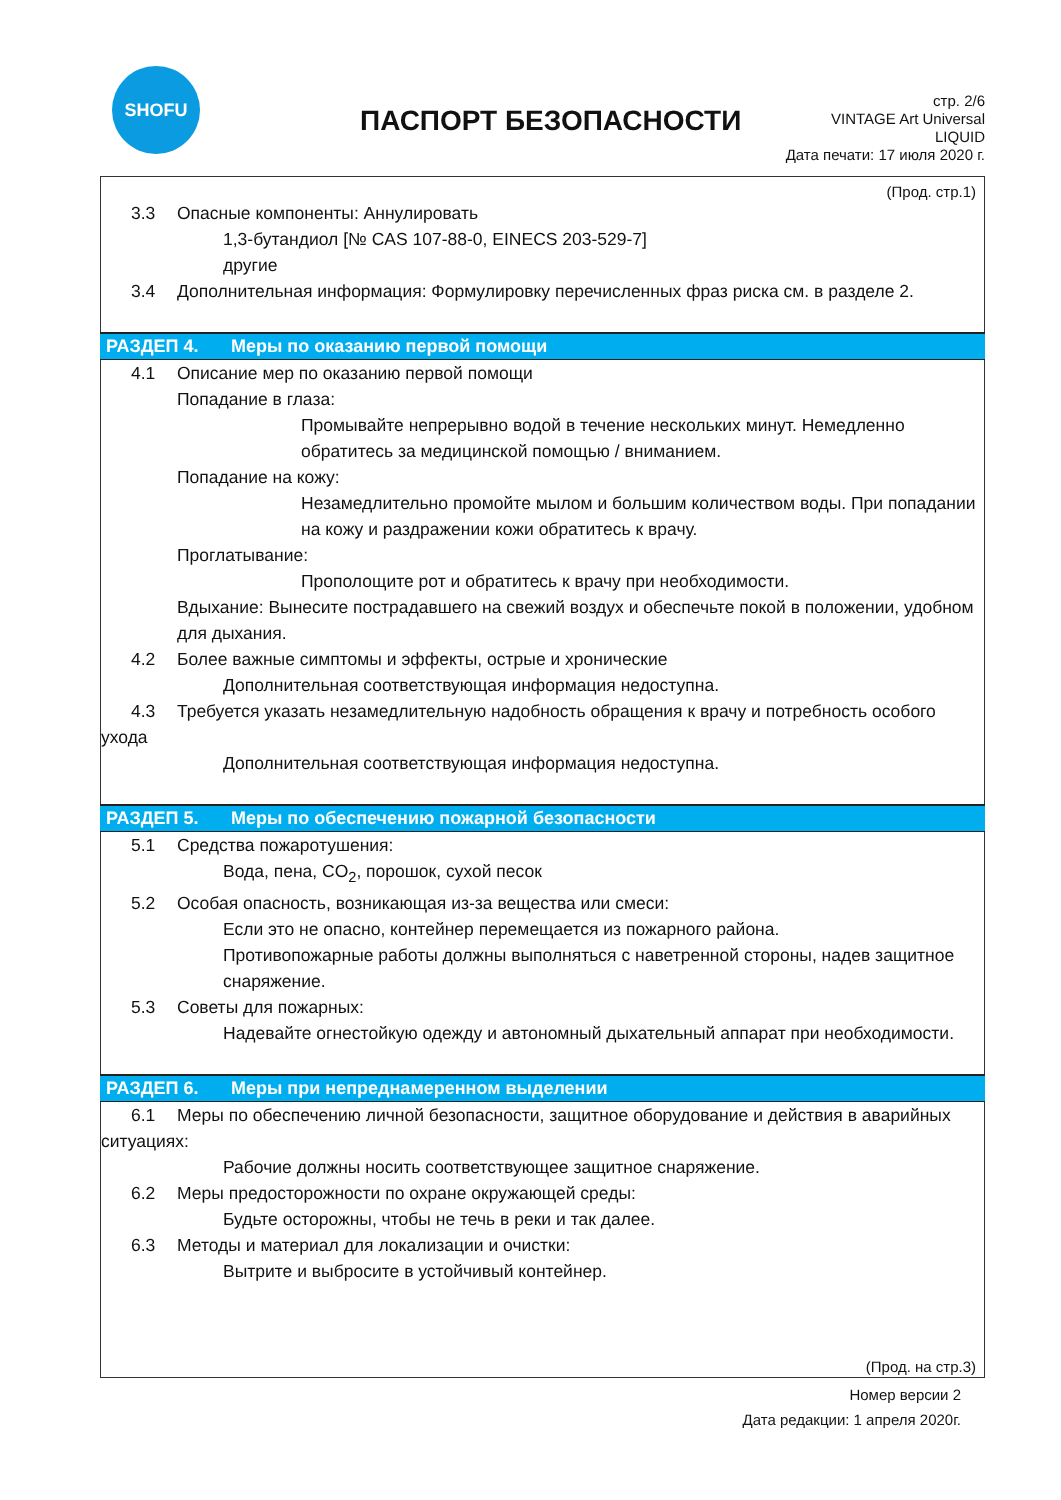SHOFU
ПАСПОРТ БЕЗОПАСНОСТИ
стр. 2/6
VINTAGE Art Universal
LIQUID
Дата печати: 17 июля 2020 г.
(Прод. стр.1)
3.3 Опасные компоненты: Аннулировать
1,3-бутандиол [№ CAS 107-88-0, EINECS 203-529-7]
другие
3.4 Дополнительная информация: Формулировку перечисленных фраз риска см. в разделе 2.
РАЗДЕП 4. Меры по оказанию первой помощи
4.1 Описание мер по оказанию первой помощи
Попадание в глаза:
Промывайте непрерывно водой в течение нескольких минут. Немедленно обратитесь за медицинской помощью / вниманием.
Попадание на кожу:
Незамедлительно промойте мылом и большим количеством воды. При попадании на кожу и раздражении кожи обратитесь к врачу.
Проглатывание:
Прополощите рот и обратитесь к врачу при необходимости.
Вдыхание: Вынесите пострадавшего на свежий воздух и обеспечьте покой в положении, удобном для дыхания.
4.2 Более важные симптомы и эффекты, острые и хронические
Дополнительная соответствующая информация недоступна.
4.3 Требуется указать незамедлительную надобность обращения к врачу и потребность особого ухода
Дополнительная соответствующая информация недоступна.
РАЗДЕП 5. Меры по обеспечению пожарной безопасности
5.1 Средства пожаротушения:
Вода, пена, CO<sub>2</sub>, порошок, сухой песок
5.2 Особая опасность, возникающая из-за вещества или смеси:
Если это не опасно, контейнер перемещается из пожарного района.
Противопожарные работы должны выполняться с наветренной стороны, надев защитное снаряжение.
5.3 Советы для пожарных:
Надевайте огнестойкую одежду и автономный дыхательный аппарат при необходимости.
РАЗДЕП 6. Меры при непреднамеренном выделении
6.1 Меры по обеспечению личной безопасности, защитное оборудование и действия в аварийных ситуациях:
Рабочие должны носить соответствующее защитное снаряжение.
6.2 Меры предосторожности по охране окружающей среды:
Будьте осторожны, чтобы не течь в реки и так далее.
6.3 Методы и материал для локализации и очистки:
Вытрите и выбросите в устойчивый контейнер.
(Прод. на стр.3)
Номер версии 2
Дата редакции: 1 апреля 2020г.